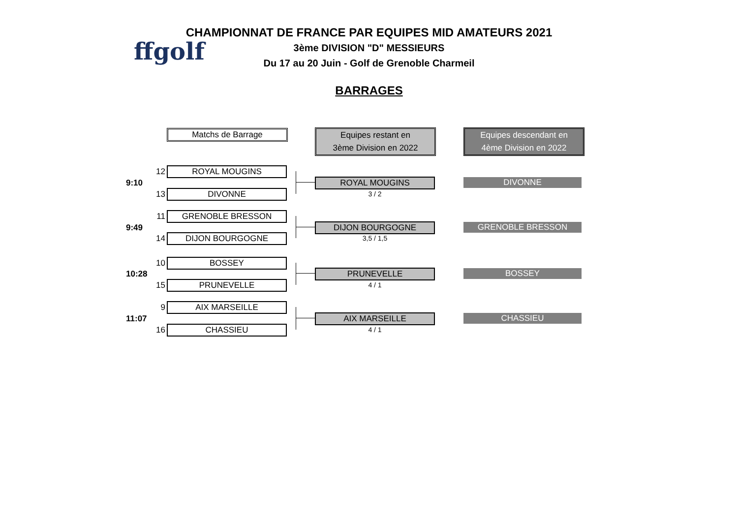ffgolf
CHAMPIONNAT DE FRANCE PAR EQUIPES MID AMATEURS 2021
3ème DIVISION "D" MESSIEURS
Du 17 au 20 Juin - Golf de Grenoble Charmeil
BARRAGES
Matchs de Barrage
Equipes restant en
3ème Division en 2022
Equipes descendant en
4ème Division en 2022
9:10
12 ROYAL MOUGINS
13 DIVONNE
ROYAL MOUGINS
3 / 2
DIVONNE
9:49
11 GRENOBLE BRESSON
14 DIJON BOURGOGNE
DIJON BOURGOGNE
3,5 / 1,5
GRENOBLE BRESSON
10:28
10 BOSSEY
15 PRUNEVELLE
PRUNEVELLE
4 / 1
BOSSEY
11:07
9 AIX MARSEILLE
16 CHASSIEU
AIX MARSEILLE
4 / 1
CHASSIEU